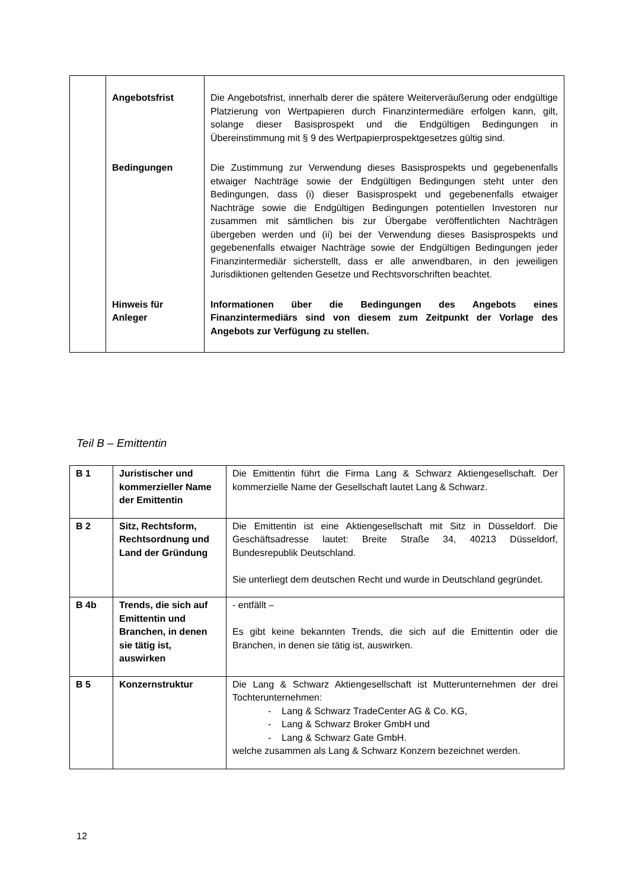| | Angebotsfrist | Die Angebotsfrist, innerhalb derer die spätere Weiterveräußerung oder endgültige Platzierung von Wertpapieren durch Finanzintermediäre erfolgen kann, gilt, solange dieser Basisprospekt und die Endgültigen Bedingungen in Übereinstimmung mit § 9 des Wertpapierprospektgesetzes gültig sind. |
| | Bedingungen | Die Zustimmung zur Verwendung dieses Basisprospekts und gegebenenfalls etwaiger Nachträge sowie der Endgültigen Bedingungen steht unter den Bedingungen, dass (i) dieser Basisprospekt und gegebenenfalls etwaiger Nachträge sowie die Endgültigen Bedingungen potentiellen Investoren nur zusammen mit sämtlichen bis zur Übergabe veröffentlichten Nachträgen übergeben werden und (ii) bei der Verwendung dieses Basisprospekts und gegebenenfalls etwaiger Nachträge sowie der Endgültigen Bedingungen jeder Finanzintermediär sicherstellt, dass er alle anwendbaren, in den jeweiligen Jurisdiktionen geltenden Gesetze und Rechtsvorschriften beachtet. |
| | Hinweis für Anleger | Informationen über die Bedingungen des Angebots eines Finanzintermediärs sind von diesem zum Zeitpunkt der Vorlage des Angebots zur Verfügung zu stellen. |
Teil B – Emittentin
| B 1 | Juristischer und kommerzieller Name der Emittentin | Die Emittentin führt die Firma Lang & Schwarz Aktiengesellschaft. Der kommerzielle Name der Gesellschaft lautet Lang & Schwarz. |
| B 2 | Sitz, Rechtsform, Rechtsordnung und Land der Gründung | Die Emittentin ist eine Aktiengesellschaft mit Sitz in Düsseldorf. Die Geschäftsadresse lautet: Breite Straße 34, 40213 Düsseldorf, Bundesrepublik Deutschland. Sie unterliegt dem deutschen Recht und wurde in Deutschland gegründet. |
| B 4b | Trends, die sich auf Emittentin und Branchen, in denen sie tätig ist, auswirken | - entfällt – Es gibt keine bekannten Trends, die sich auf die Emittentin oder die Branchen, in denen sie tätig ist, auswirken. |
| B 5 | Konzernstruktur | Die Lang & Schwarz Aktiengesellschaft ist Mutterunternehmen der drei Tochterunternehmen: - Lang & Schwarz TradeCenter AG & Co. KG, - Lang & Schwarz Broker GmbH und - Lang & Schwarz Gate GmbH. welche zusammen als Lang & Schwarz Konzern bezeichnet werden. |
12